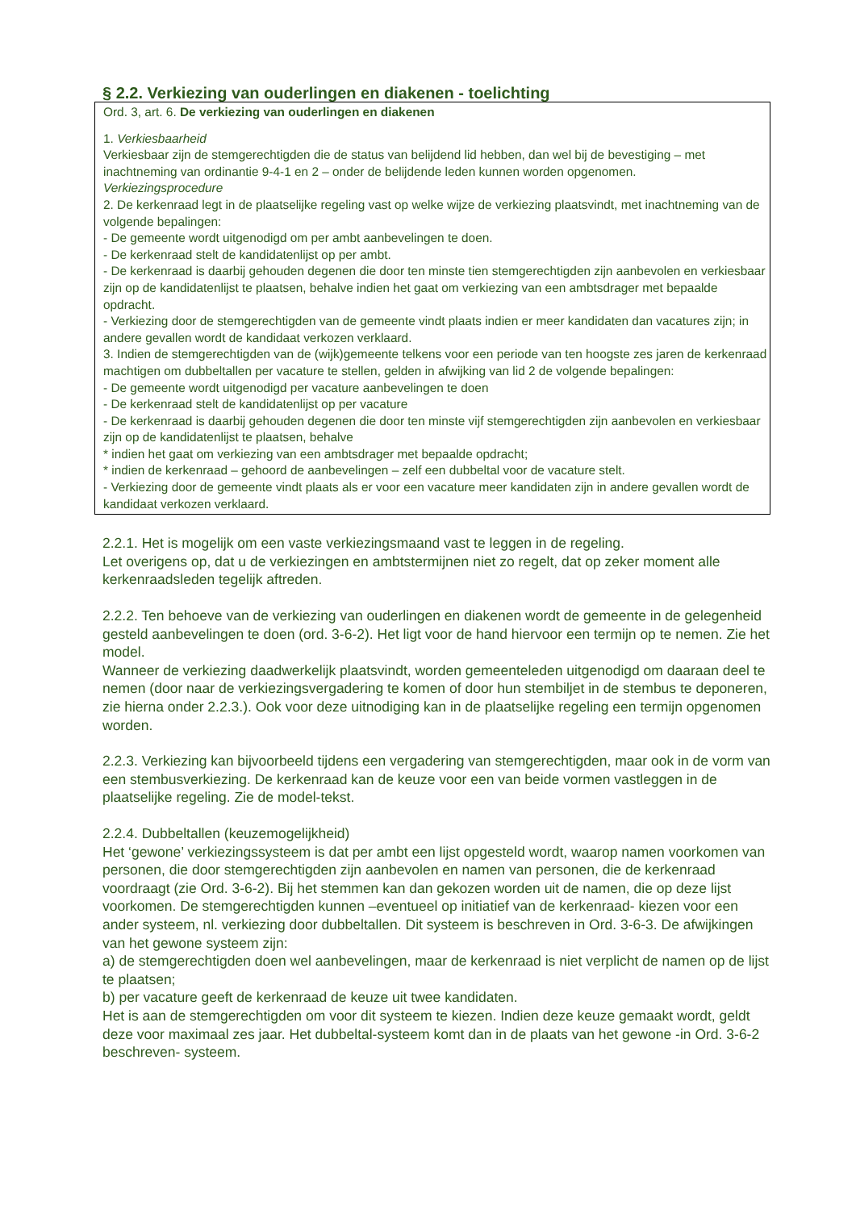§ 2.2. Verkiezing van ouderlingen en diakenen - toelichting
Ord. 3, art. 6. De verkiezing van ouderlingen en diakenen
1. Verkiesbaarheid
Verkiesbaar zijn de stemgerechtigden die de status van belijdend lid hebben, dan wel bij de bevestiging – met inachtneming van ordinantie 9-4-1 en 2 – onder de belijdende leden kunnen worden opgenomen.
Verkiezingsprocedure
2. De kerkenraad legt in de plaatselijke regeling vast op welke wijze de verkiezing plaatsvindt, met inachtneming van de volgende bepalingen:
- De gemeente wordt uitgenodigd om per ambt aanbevelingen te doen.
- De kerkenraad stelt de kandidatenlijst op per ambt.
- De kerkenraad is daarbij gehouden degenen die door ten minste tien stemgerechtigden zijn aanbevolen en verkiesbaar zijn op de kandidatenlijst te plaatsen, behalve indien het gaat om verkiezing van een ambtsdrager met bepaalde opdracht.
- Verkiezing door de stemgerechtigden van de gemeente vindt plaats indien er meer kandidaten dan vacatures zijn; in andere gevallen wordt de kandidaat verkozen verklaard.
3. Indien de stemgerechtigden van de (wijk)gemeente telkens voor een periode van ten hoogste zes jaren de kerkenraad machtigen om dubbeltallen per vacature te stellen, gelden in afwijking van lid 2 de volgende bepalingen:
- De gemeente wordt uitgenodigd per vacature aanbevelingen te doen
- De kerkenraad stelt de kandidatenlijst op per vacature
- De kerkenraad is daarbij gehouden degenen die door ten minste vijf stemgerechtigden zijn aanbevolen en verkiesbaar zijn op de kandidatenlijst te plaatsen, behalve
* indien het gaat om verkiezing van een ambtsdrager met bepaalde opdracht;
* indien de kerkenraad – gehoord de aanbevelingen – zelf een dubbeltal voor de vacature stelt.
- Verkiezing door de gemeente vindt plaats als er voor een vacature meer kandidaten zijn in andere gevallen wordt de kandidaat verkozen verklaard.
2.2.1. Het is mogelijk om een vaste verkiezingsmaand vast te leggen in de regeling.
Let overigens op, dat u de verkiezingen en ambtstermijnen niet zo regelt, dat op zeker moment alle kerkenraadsleden tegelijk aftreden.
2.2.2. Ten behoeve van de verkiezing van ouderlingen en diakenen wordt de gemeente in de gelegenheid gesteld aanbevelingen te doen (ord. 3-6-2). Het ligt voor de hand hiervoor een termijn op te nemen. Zie het model.
Wanneer de verkiezing daadwerkelijk plaatsvindt, worden gemeenteleden uitgenodigd om daaraan deel te nemen (door naar de verkiezingsvergadering te komen of door hun stembiljet in de stembus te deponeren, zie hierna onder 2.2.3.). Ook voor deze uitnodiging kan in de plaatselijke regeling een termijn opgenomen worden.
2.2.3. Verkiezing kan bijvoorbeeld tijdens een vergadering van stemgerechtigden, maar ook in de vorm van een stembusverkiezing. De kerkenraad kan de keuze voor een van beide vormen vastleggen in de plaatselijke regeling. Zie de model-tekst.
2.2.4. Dubbeltallen (keuzemogelijkheid)
Het ‘gewone’ verkiezingssysteem is dat per ambt een lijst opgesteld wordt, waarop namen voorkomen van personen, die door stemgerechtigden zijn aanbevolen en namen van personen, die de kerkenraad voordraagt (zie Ord. 3-6-2). Bij het stemmen kan dan gekozen worden uit de namen, die op deze lijst voorkomen. De stemgerechtigden kunnen –eventueel op initiatief van de kerkenraad- kiezen voor een ander systeem, nl. verkiezing door dubbeltallen. Dit systeem is beschreven in Ord. 3-6-3. De afwijkingen van het gewone systeem zijn:
a) de stemgerechtigden doen wel aanbevelingen, maar de kerkenraad is niet verplicht de namen op de lijst te plaatsen;
b) per vacature geeft de kerkenraad de keuze uit twee kandidaten.
Het is aan de stemgerechtigden om voor dit systeem te kiezen. Indien deze keuze gemaakt wordt, geldt deze voor maximaal zes jaar. Het dubbeltal-systeem komt dan in de plaats van het gewone -in Ord. 3-6-2 beschreven- systeem.